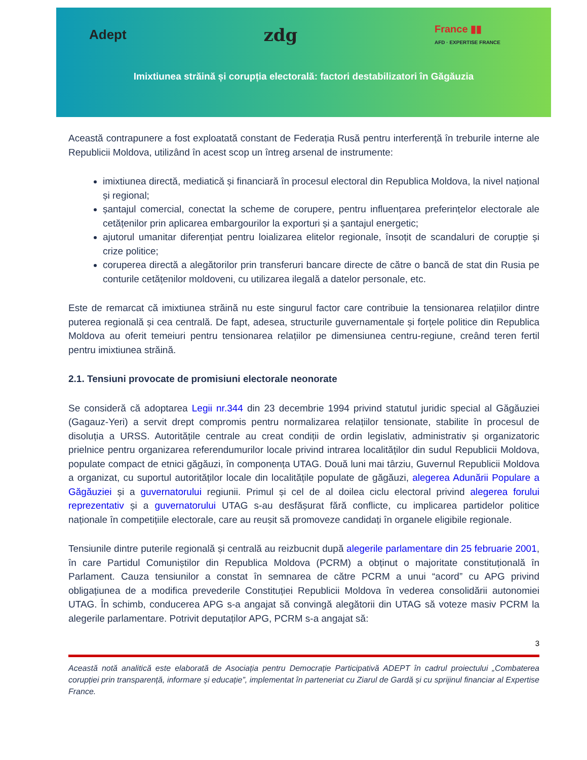Adept zdg France ▮▮
AFD · EXPERTISE FRANCE
Imixtiunea străină și corupția electorală: factori destabilizatori în Găgăuzia
Această contrapunere a fost exploatată constant de Federația Rusă pentru interferență în treburile interne ale Republicii Moldova, utilizând în acest scop un întreg arsenal de instrumente:
imixtiunea directă, mediatică și financiară în procesul electoral din Republica Moldova, la nivel național și regional;
șantajul comercial, conectat la scheme de corupere, pentru influențarea preferințelor electorale ale cetățenilor prin aplicarea embargourilor la exporturi și a șantajul energetic;
ajutorul umanitar diferențiat pentru loializarea elitelor regionale, însoțit de scandaluri de corupție și crize politice;
coruperea directă a alegătorilor prin transferuri bancare directe de către o bancă de stat din Rusia pe conturile cetățenilor moldoveni, cu utilizarea ilegală a datelor personale, etc.
Este de remarcat că imixtiunea străină nu este singurul factor care contribuie la tensionarea relațiilor dintre puterea regională și cea centrală. De fapt, adesea, structurile guvernamentale și forțele politice din Republica Moldova au oferit temeiuri pentru tensionarea relațiilor pe dimensiunea centru-regiune, creând teren fertil pentru imixtiunea străină.
2.1. Tensiuni provocate de promisiuni electorale neonorate
Se consideră că adoptarea Legii nr.344 din 23 decembrie 1994 privind statutul juridic special al Găgăuziei (Gagauz-Yeri) a servit drept compromis pentru normalizarea relațiilor tensionate, stabilite în procesul de disoluția a URSS. Autoritățile centrale au creat condiții de ordin legislativ, administrativ și organizatoric prielnice pentru organizarea referendumurilor locale privind intrarea localităților din sudul Republicii Moldova, populate compact de etnici găgăuzi, în componența UTAG. Două luni mai târziu, Guvernul Republicii Moldova a organizat, cu suportul autorităților locale din localitățile populate de găgăuzi, alegerea Adunării Populare a Găgăuziei și a guvernatorului regiunii. Primul și cel de al doilea ciclu electoral privind alegerea forului reprezentativ și a guvernatorului UTAG s-au desfășurat fără conflicte, cu implicarea partidelor politice naționale în competițiile electorale, care au reușit să promoveze candidați în organele eligibile regionale.
Tensiunile dintre puterile regională și centrală au reizbucnit după alegerile parlamentare din 25 februarie 2001, în care Partidul Comuniștilor din Republica Moldova (PCRM) a obținut o majoritate constituțională în Parlament. Cauza tensiunilor a constat în semnarea de către PCRM a unui “acord” cu APG privind obligațiunea de a modifica prevederile Constituției Republicii Moldova în vederea consolidării autonomiei UTAG. În schimb, conducerea APG s-a angajat să convingă alegătorii din UTAG să voteze masiv PCRM la alegerile parlamentare. Potrivit deputaților APG, PCRM s-a angajat să:
3
Această notă analitică este elaborată de Asociația pentru Democrație Participativă ADEPT în cadrul proiectului „Combaterea corupției prin transparență, informare și educație”, implementat în parteneriat cu Ziarul de Gardă și cu sprijinul financiar al Expertise France.